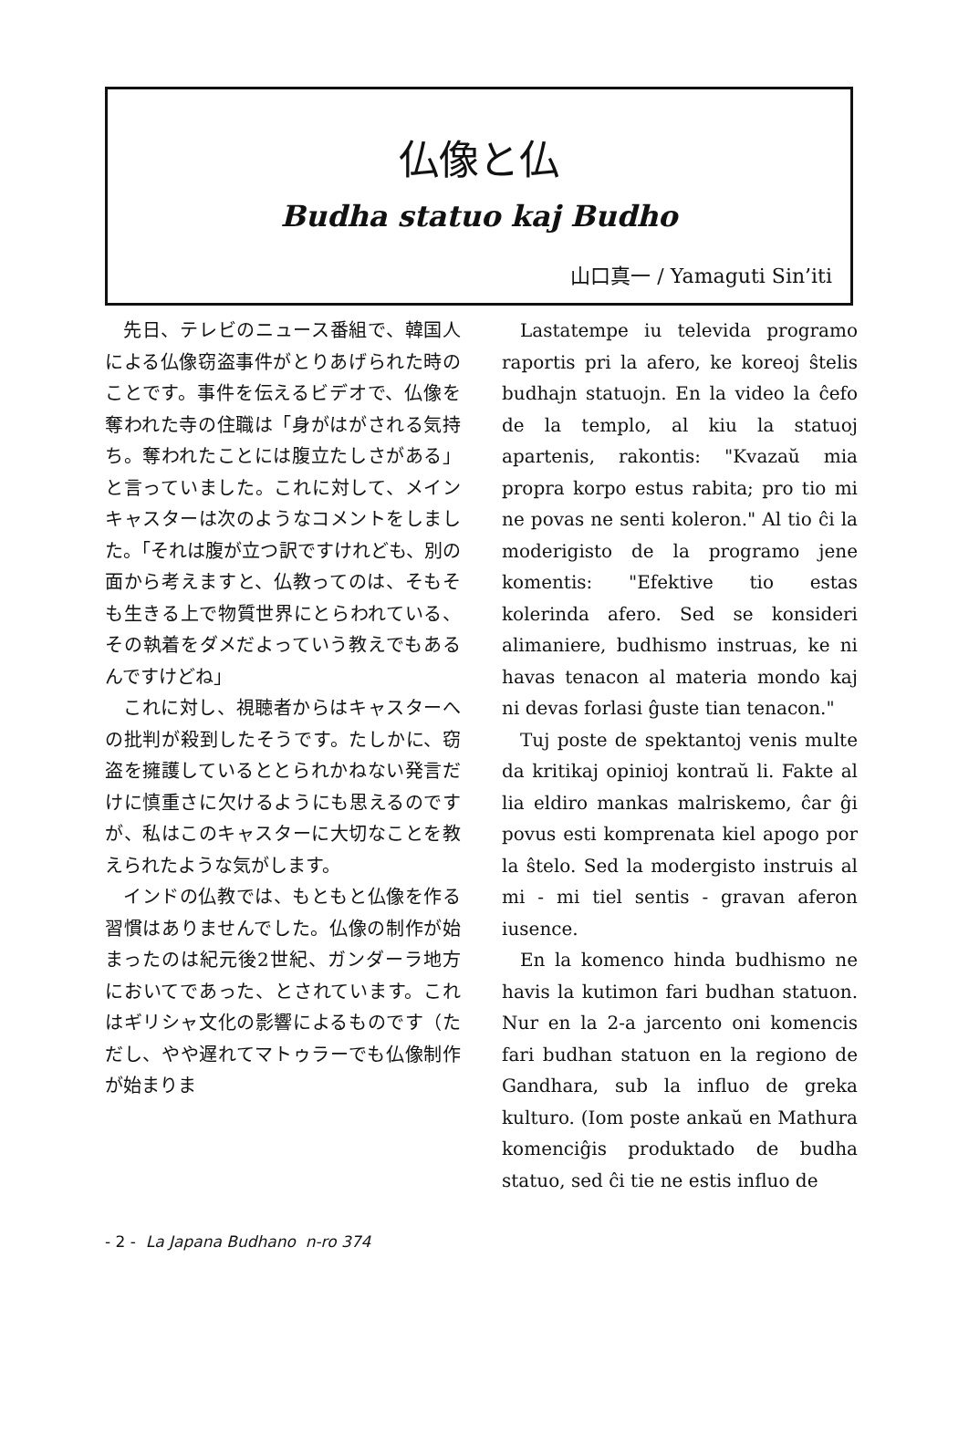仏像と仏
Budha statuo kaj Budho
山口真一 / Yamaguti Sin’iti
先日、テレビのニュース番組で、韓国人による仏像窃盗事件がとりあげられた時のことです。事件を伝えるビデオで、仏像を奪われた寺の住職は「身がはがされる気持ち。奪われたことには腹立たしさがある」と言っていました。これに対して、メインキャスターは次のようなコメントをしました。「それは腹が立つ訳ですけれども、別の面から考えますと、仏教ってのは、そもそも生きる上で物質世界にとらわれている、その執着をダメだよっていう教えでもあるんですけどね」
これに対し、視聴者からはキャスターへの批判が殺到したそうです。たしかに、窃盗を擁護しているととられかねない発言だけに慎重さに欠けるようにも思えるのですが、私はこのキャスターに大切なことを教えられたような気がします。
インドの仏教では、もともと仏像を作る習慣はありませんでした。仏像の制作が始まったのは紀元後2世紀、ガンダーラ地方においてであった、とされています。これはギリシャ文化の影響によるものです（ただし、やや遅れてマトゥラーでも仏像制作が始まりま
Lastatempe iu televida programo raportis pri la afero, ke koreoj ŝtelis budhajn statuojn. En la video la ĉefo de la templo, al kiu la statuoj apartenis, rakontis: "Kvazaŭ mia propra korpo estus rabita; pro tio mi ne povas ne senti koleron." Al tio ĉi la moderigisto de la programo jene komentis: "Efektive tio estas kolerinda afero. Sed se konsideri alimaniere, budhismo instruas, ke ni havas tenacon al materia mondo kaj ni devas forlasi ĝuste tian tenacon."
Tuj poste de spektantoj venis multe da kritikaj opinioj kontraŭ li. Fakte al lia eldiro mankas malriskemo, ĉar ĝi povus esti komprenata kiel apogo por la ŝtelo. Sed la modergisto instruis al mi - mi tiel sentis - gravan aferon iusence.
En la komenco hinda budhismo ne havis la kutimon fari budhan statuon. Nur en la 2-a jarcento oni komencis fari budhan statuon en la regiono de Gandhara, sub la influo de greka kulturo. (Iom poste ankaŭ en Mathura komenciĝis produktado de budha statuo, sed ĉi tie ne estis influo de
- 2 - La Japana Budhano n-ro 374